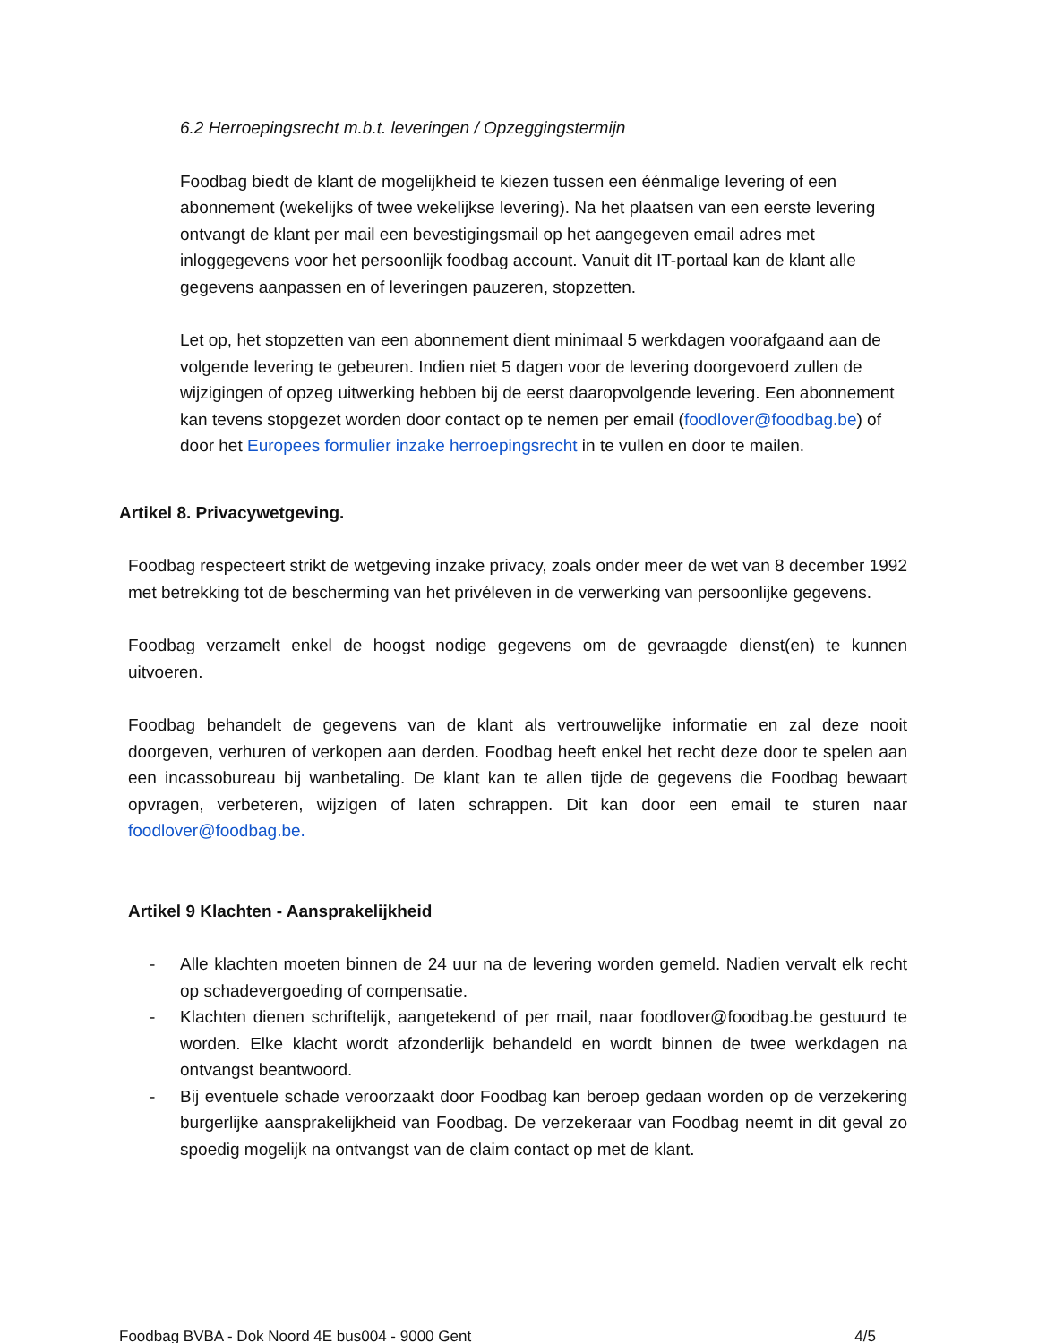6.2 Herroepingsrecht m.b.t. leveringen / Opzeggingstermijn
Foodbag biedt de klant de mogelijkheid te kiezen tussen een éénmalige levering of een abonnement (wekelijks of twee wekelijkse levering). Na het plaatsen van een eerste levering ontvangt de klant per mail een bevestigingsmail op het aangegeven email adres met inloggegevens voor het persoonlijk foodbag account. Vanuit dit IT-portaal kan de klant alle gegevens aanpassen en of leveringen pauzeren, stopzetten.
Let op, het stopzetten van een abonnement dient minimaal 5 werkdagen voorafgaand aan de volgende levering te gebeuren. Indien niet 5 dagen voor de levering doorgevoerd zullen de wijzigingen of opzeg uitwerking hebben bij de eerst daaropvolgende levering. Een abonnement kan tevens stopgezet worden door contact op te nemen per email (foodlover@foodbag.be) of door het Europees formulier inzake herroepingsrecht in te vullen en door te mailen.
Artikel 8. Privacywetgeving.
Foodbag respecteert strikt de wetgeving inzake privacy, zoals onder meer de wet van 8 december 1992 met betrekking tot de bescherming van het privéleven in de verwerking van persoonlijke gegevens.
Foodbag verzamelt enkel de hoogst nodige gegevens om de gevraagde dienst(en) te kunnen uitvoeren.
Foodbag behandelt de gegevens van de klant als vertrouwelijke informatie en zal deze nooit doorgeven, verhuren of verkopen aan derden. Foodbag heeft enkel het recht deze door te spelen aan een incassobureau bij wanbetaling. De klant kan te allen tijde de gegevens die Foodbag bewaart opvragen, verbeteren, wijzigen of laten schrappen. Dit kan door een email te sturen naar foodlover@foodbag.be.
Artikel 9 Klachten - Aansprakelijkheid
- Alle klachten moeten binnen de 24 uur na de levering worden gemeld. Nadien vervalt elk recht op schadevergoeding of compensatie.
- Klachten dienen schriftelijk, aangetekend of per mail, naar foodlover@foodbag.be gestuurd te worden. Elke klacht wordt afzonderlijk behandeld en wordt binnen de twee werkdagen na ontvangst beantwoord.
- Bij eventuele schade veroorzaakt door Foodbag kan beroep gedaan worden op de verzekering burgerlijke aansprakelijkheid van Foodbag. De verzekeraar van Foodbag neemt in dit geval zo spoedig mogelijk na ontvangst van de claim contact op met de klant.
Foodbag BVBA - Dok Noord 4E bus004 - 9000 Gent 4/5